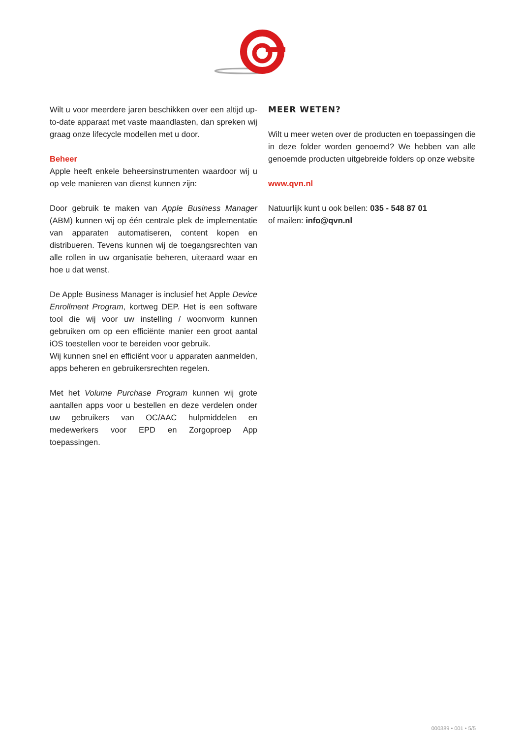Wilt u voor meerdere jaren beschikken over een altijd up-to-date apparaat met vaste maandlasten, dan spreken wij graag onze lifecycle modellen met u door.
Beheer
Apple heeft enkele beheersinstrumenten waardoor wij u op vele manieren van dienst kunnen zijn:
Door gebruik te maken van Apple Business Manager (ABM) kunnen wij op één centrale plek de implementatie van apparaten automatiseren, content kopen en distribueren. Tevens kunnen wij de toegangsrechten van alle rollen in uw organisatie beheren, uiteraard waar en hoe u dat wenst.
De Apple Business Manager is inclusief het Apple Device Enrollment Program, kortweg DEP. Het is een software tool die wij voor uw instelling / woonvorm kunnen gebruiken om op een efficiënte manier een groot aantal iOS toestellen voor te bereiden voor gebruik.
Wij kunnen snel en efficiënt voor u apparaten aanmelden, apps beheren en gebruikersrechten regelen.
Met het Volume Purchase Program kunnen wij grote aantallen apps voor u bestellen en deze verdelen onder uw gebruikers van OC/AAC hulpmiddelen en medewerkers voor EPD en Zorgoproep App toepassingen.
MEER WETEN?
Wilt u meer weten over de producten en toepassingen die in deze folder worden genoemd? We hebben van alle genoemde producten uitgebreide folders op onze website
www.qvn.nl
Natuurlijk kunt u ook bellen: 035 - 548 87 01
of mailen: info@qvn.nl
000389 • 001 • 5/5